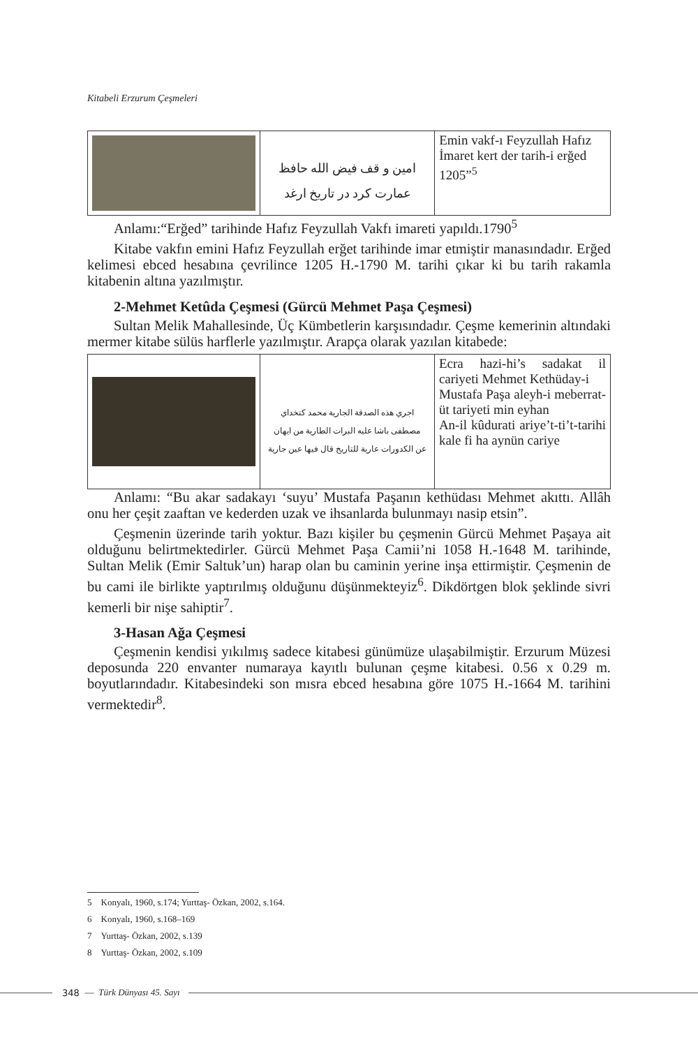Kitabeli Erzurum Çeşmeleri
| | امين و قف فيض الله حافظ عمارت كرد در تاريخ ارغد | Emin vakf-ı Feyzullah Hafız İmaret kert der tarih-i erğed 1205”<sup>5</sup> |
Anlamı:“Erğed” tarihinde Hafız Feyzullah Vakfı imareti yapıldı.1790<sup>5</sup>
Kitabe vakfın emini Hafız Feyzullah erğet tarihinde imar etmiştir manasındadır. Erğed kelimesi ebced hesabına çevrilince 1205 H.-1790 M. tarihi çıkar ki bu tarih rakamla kitabenin altına yazılmıştır.
2-Mehmet Ketûda Çeşmesi (Gürcü Mehmet Paşa Çeşmesi)
Sultan Melik Mahallesinde, Üç Kümbetlerin karşısındadır. Çeşme kemerinin altındaki mermer kitabe sülüs harflerle yazılmıştır. Arapça olarak yazılan kitabede:
| | اجري هذه الصدقة الجارية محمد كتخداي مصطفى باشا عليه البرات الطارية من ايهان عن الكدورات عارية للتاريخ قال فيها عين جارية | Ecra hazi-hi’s sadakat il cariyeti Mehmet Kethüday-i Mustafa Paşa aleyh-i meberrat-üt tariyeti min eyhan An-il kûdurati ariye’t-ti’t-tarihi kale fi ha aynün cariye |
Anlamı: “Bu akar sadakayı ‘suyu’ Mustafa Paşanın kethüdası Mehmet akıttı. Allâh onu her çeşit zaaftan ve kederden uzak ve ihsanlarda bulunmayı nasip etsin”.
Çeşmenin üzerinde tarih yoktur. Bazı kişiler bu çeşmenin Gürcü Mehmet Paşaya ait olduğunu belirtmektedirler. Gürcü Mehmet Paşa Camii’ni 1058 H.-1648 M. tarihinde, Sultan Melik (Emir Saltuk’un) harap olan bu caminin yerine inşa ettirmiştir. Çeşmenin de bu cami ile birlikte yaptırılmış olduğunu düşünmekteyiz<sup>6</sup>. Dikdörtgen blok şeklinde sivri kemerli bir nişe sahiptir<sup>7</sup>.
3-Hasan Ağa Çeşmesi
Çeşmenin kendisi yıkılmış sadece kitabesi günümüze ulaşabilmiştir. Erzurum Müzesi deposunda 220 envanter numaraya kayıtlı bulunan çeşme kitabesi. 0.56 x 0.29 m. boyutlarındadır. Kitabesindeki son mısra ebced hesabına göre 1075 H.-1664 M. tarihini vermektedir<sup>8</sup>.
5 Konyalı, 1960, s.174; Yurttaş- Özkan, 2002, s.164.
6 Konyalı, 1960, s.168–169
7 Yurttaş- Özkan, 2002, s.139
8 Yurttaş- Özkan, 2002, s.109
348 — Türk Dünyası 45. Sayı